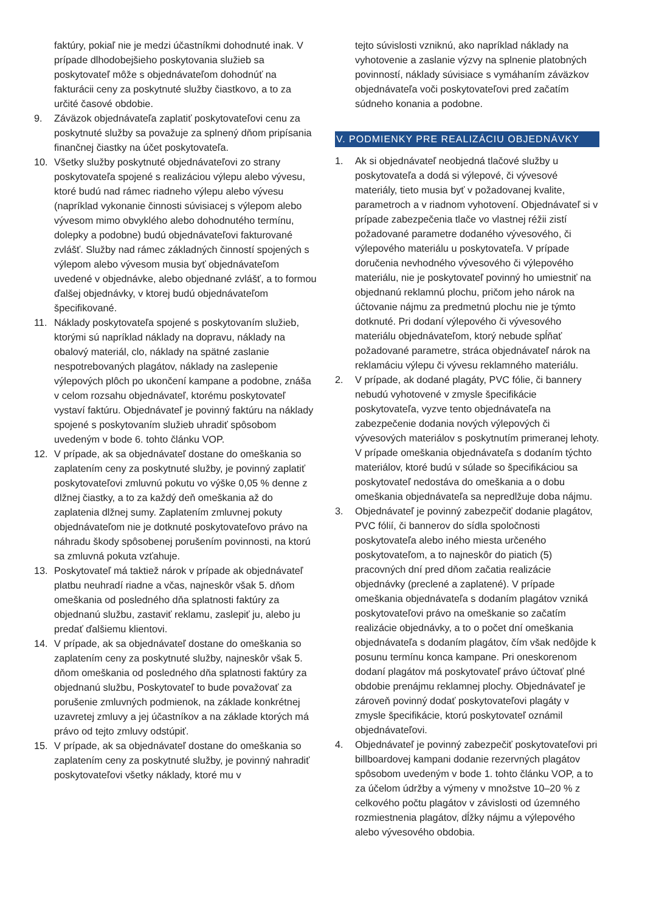faktúry, pokiaľ nie je medzi účastníkmi dohodnuté inak. V prípade dlhodobejšieho poskytovania služieb sa poskytovateľ môže s objednávateľom dohodnúť na fakturácii ceny za poskytnuté služby čiastkovo, a to za určité časové obdobie.
9. Záväzok objednávateľa zaplatiť poskytovateľovi cenu za poskytnuté služby sa považuje za splnený dňom pripísania finančnej čiastky na účet poskytovateľa.
10. Všetky služby poskytnuté objednávateľovi zo strany poskytovateľa spojené s realizáciou výlepu alebo vývesu, ktoré budú nad rámec riadneho výlepu alebo vývesu (napríklad vykonanie činnosti súvisiacej s výlepom alebo vývesom mimo obvyklého alebo dohodnutého termínu, dolepky a podobne) budú objednávateľovi fakturované zvlášť. Služby nad rámec základných činností spojených s výlepom alebo vývesom musia byť objednávateľom uvedené v objednávke, alebo objednané zvlášť, a to formou ďalšej objednávky, v ktorej budú objednávateľom špecifikované.
11. Náklady poskytovateľa spojené s poskytovaním služieb, ktorými sú napríklad náklady na dopravu, náklady na obalový materiál, clo, náklady na spätné zaslanie nespotrebovaných plagátov, náklady na zaslepenie výlepových plôch po ukončení kampane a podobne, znáša v celom rozsahu objednávateľ, ktorému poskytovateľ vystaví faktúru. Objednávateľ je povinný faktúru na náklady spojené s poskytovaním služieb uhradiť spôsobom uvedeným v bode 6. tohto článku VOP.
12. V prípade, ak sa objednávateľ dostane do omeškania so zaplatením ceny za poskytnuté služby, je povinný zaplatiť poskytovateľovi zmluvnú pokutu vo výške 0,05 % denne z dlžnej čiastky, a to za každý deň omeškania až do zaplatenia dlžnej sumy. Zaplatením zmluvnej pokuty objednávateľom nie je dotknuté poskytovateľovo právo na náhradu škody spôsobenej porušením povinnosti, na ktorú sa zmluvná pokuta vzťahuje.
13. Poskytovateľ má taktiež nárok v prípade ak objednávateľ platbu neuhradí riadne a včas, najneskôr však 5. dňom omeškania od posledného dňa splatnosti faktúry za objednanú službu, zastaviť reklamu, zaslepiť ju, alebo ju predať ďalšiemu klientovi.
14. V prípade, ak sa objednávateľ dostane do omeškania so zaplatením ceny za poskytnuté služby, najneskôr však 5. dňom omeškania od posledného dňa splatnosti faktúry za objednanú službu, Poskytovateľ to bude považovať za porušenie zmluvných podmienok, na základe konkrétnej uzavretej zmluvy a jej účastníkov a na základe ktorých má právo od tejto zmluvy odstúpiť.
15. V prípade, ak sa objednávateľ dostane do omeškania so zaplatením ceny za poskytnuté služby, je povinný nahradiť poskytovateľovi všetky náklady, ktoré mu v
tejto súvislosti vzniknú, ako napríklad náklady na vyhotovenie a zaslanie výzvy na splnenie platobných povinností, náklady súvisiace s vymáhaním záväzkov objednávateľa voči poskytovateľovi pred začatím súdneho konania a podobne.
V. PODMIENKY PRE REALIZÁCIU OBJEDNÁVKY
1. Ak si objednávateľ neobjedná tlačové služby u poskytovateľa a dodá si výlepové, či vývesové materiály, tieto musia byť v požadovanej kvalite, parametroch a v riadnom vyhotovení. Objednávateľ si v prípade zabezpečenia tlače vo vlastnej réžii zistí požadované parametre dodaného vývesového, či výlepového materiálu u poskytovateľa. V prípade doručenia nevhodného vývesového či výlepového materiálu, nie je poskytovateľ povinný ho umiestniť na objednanú reklamnú plochu, pričom jeho nárok na účtovanie nájmu za predmetnú plochu nie je týmto dotknuté. Pri dodaní výlepového či vývesového materiálu objednávateľom, ktorý nebude spĺňať požadované parametre, stráca objednávateľ nárok na reklamáciu výlepu či vývesu reklamného materiálu.
2. V prípade, ak dodané plagáty, PVC fólie, či bannery nebudú vyhotovené v zmysle špecifikácie poskytovateľa, vyzve tento objednávateľa na zabezpečenie dodania nových výlepových či vývesových materiálov s poskytnutím primeranej lehoty. V prípade omeškania objednávateľa s dodaním týchto materiálov, ktoré budú v súlade so špecifikáciou sa poskytovateľ nedostáva do omeškania a o dobu omeškania objednávateľa sa nepredlžuje doba nájmu.
3. Objednávateľ je povinný zabezpečiť dodanie plagátov, PVC fólií, či bannerov do sídla spoločnosti poskytovateľa alebo iného miesta určeného poskytovateľom, a to najneskôr do piatich (5) pracovných dní pred dňom začatia realizácie objednávky (preclené a zaplatené). V prípade omeškania objednávateľa s dodaním plagátov vzniká poskytovateľovi právo na omeškanie so začatím realizácie objednávky, a to o počet dní omeškania objednávateľa s dodaním plagátov, čím však nedôjde k posunu termínu konca kampane. Pri oneskorenom dodaní plagátov má poskytovateľ právo účtovať plné obdobie prenájmu reklamnej plochy. Objednávateľ je zároveň povinný dodať poskytovateľovi plagáty v zmysle špecifikácie, ktorú poskytovateľ oznámil objednávateľovi.
4. Objednávateľ je povinný zabezpečiť poskytovateľovi pri billboardovej kampani dodanie rezervných plagátov spôsobom uvedeným v bode 1. tohto článku VOP, a to za účelom údržby a výmeny v množstve 10–20 % z celkového počtu plagátov v závislosti od územného rozmiestnenia plagátov, dĺžky nájmu a výlepového alebo vývesového obdobia.